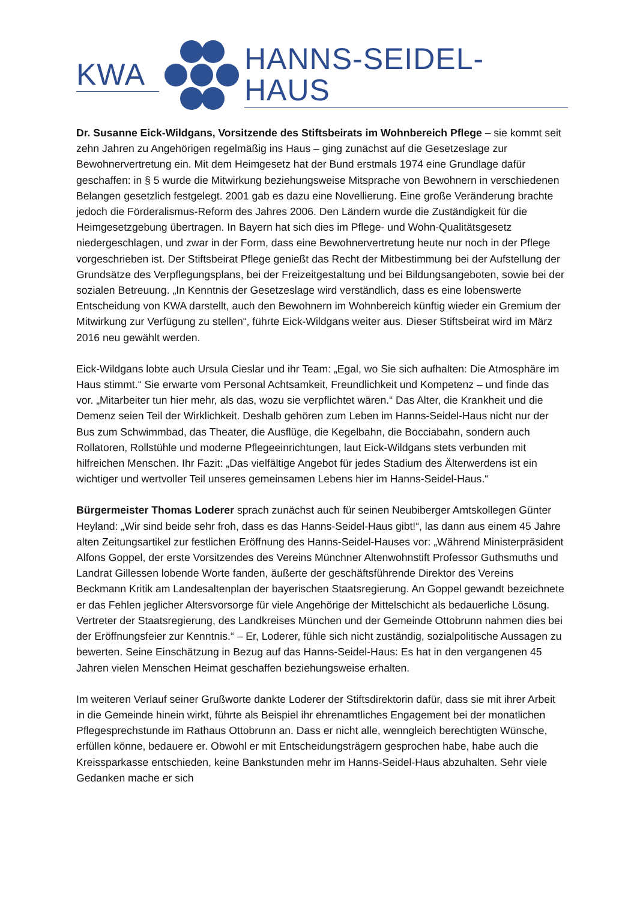KWA HANNS-SEIDEL-HAUS
Dr. Susanne Eick-Wildgans, Vorsitzende des Stiftsbeirats im Wohnbereich Pflege – sie kommt seit zehn Jahren zu Angehörigen regelmäßig ins Haus – ging zunächst auf die Gesetzeslage zur Bewohnervertretung ein. Mit dem Heimgesetz hat der Bund erstmals 1974 eine Grundlage dafür geschaffen: in § 5 wurde die Mitwirkung beziehungsweise Mitsprache von Bewohnern in verschiedenen Belangen gesetzlich festgelegt. 2001 gab es dazu eine Novellierung. Eine große Veränderung brachte jedoch die Förderalismus-Reform des Jahres 2006. Den Ländern wurde die Zuständigkeit für die Heimgesetzgebung übertragen. In Bayern hat sich dies im Pflege- und Wohn-Qualitätsgesetz niedergeschlagen, und zwar in der Form, dass eine Bewohnervertretung heute nur noch in der Pflege vorgeschrieben ist. Der Stiftsbeirat Pflege genießt das Recht der Mitbestimmung bei der Aufstellung der Grundsätze des Verpflegungsplans, bei der Freizeitgestaltung und bei Bildungsangeboten, sowie bei der sozialen Betreuung. „In Kenntnis der Gesetzeslage wird verständlich, dass es eine lobenswerte Entscheidung von KWA darstellt, auch den Bewohnern im Wohnbereich künftig wieder ein Gremium der Mitwirkung zur Verfügung zu stellen“, führte Eick-Wildgans weiter aus. Dieser Stiftsbeirat wird im März 2016 neu gewählt werden.
Eick-Wildgans lobte auch Ursula Cieslar und ihr Team: „Egal, wo Sie sich aufhalten: Die Atmosphäre im Haus stimmt.“ Sie erwarte vom Personal Achtsamkeit, Freundlichkeit und Kompetenz – und finde das vor. „Mitarbeiter tun hier mehr, als das, wozu sie verpflichtet wären.“ Das Alter, die Krankheit und die Demenz seien Teil der Wirklichkeit. Deshalb gehören zum Leben im Hanns-Seidel-Haus nicht nur der Bus zum Schwimmbad, das Theater, die Ausflüge, die Kegelbahn, die Bocciabahn, sondern auch Rollatoren, Rollstühle und moderne Pflegeeinrichtungen, laut Eick-Wildgans stets verbunden mit hilfreichen Menschen. Ihr Fazit: „Das vielfältige Angebot für jedes Stadium des Älterwerdens ist ein wichtiger und wertvoller Teil unseres gemeinsamen Lebens hier im Hanns-Seidel-Haus.“
Bürgermeister Thomas Loderer sprach zunächst auch für seinen Neubiberger Amtskollegen Günter Heyland: „Wir sind beide sehr froh, dass es das Hanns-Seidel-Haus gibt!“, las dann aus einem 45 Jahre alten Zeitungsartikel zur festlichen Eröffnung des Hanns-Seidel-Hauses vor: „Während Ministerpräsident Alfons Goppel, der erste Vorsitzendes des Vereins Münchner Altenwohnstift Professor Guthsmuths und Landrat Gillessen lobende Worte fanden, äußerte der geschäftsführende Direktor des Vereins Beckmann Kritik am Landesaltenplan der bayerischen Staatsregierung. An Goppel gewandt bezeichnete er das Fehlen jeglicher Altersvorsorge für viele Angehörige der Mittelschicht als bedauerliche Lösung. Vertreter der Staatsregierung, des Landkreises München und der Gemeinde Ottobrunn nahmen dies bei der Eröffnungsfeier zur Kenntnis.“ – Er, Loderer, fühle sich nicht zuständig, sozialpolitische Aussagen zu bewerten. Seine Einschätzung in Bezug auf das Hanns-Seidel-Haus: Es hat in den vergangenen 45 Jahren vielen Menschen Heimat geschaffen beziehungsweise erhalten.
Im weiteren Verlauf seiner Grußworte dankte Loderer der Stiftsdirektorin dafür, dass sie mit ihrer Arbeit in die Gemeinde hinein wirkt, führte als Beispiel ihr ehrenamtliches Engagement bei der monatlichen Pflegesprechstunde im Rathaus Ottobrunn an. Dass er nicht alle, wenngleich berechtigten Wünsche, erfüllen könne, bedauere er. Obwohl er mit Entscheidungsträgern gesprochen habe, habe auch die Kreissparkasse entschieden, keine Bankstunden mehr im Hanns-Seidel-Haus abzuhalten. Sehr viele Gedanken mache er sich